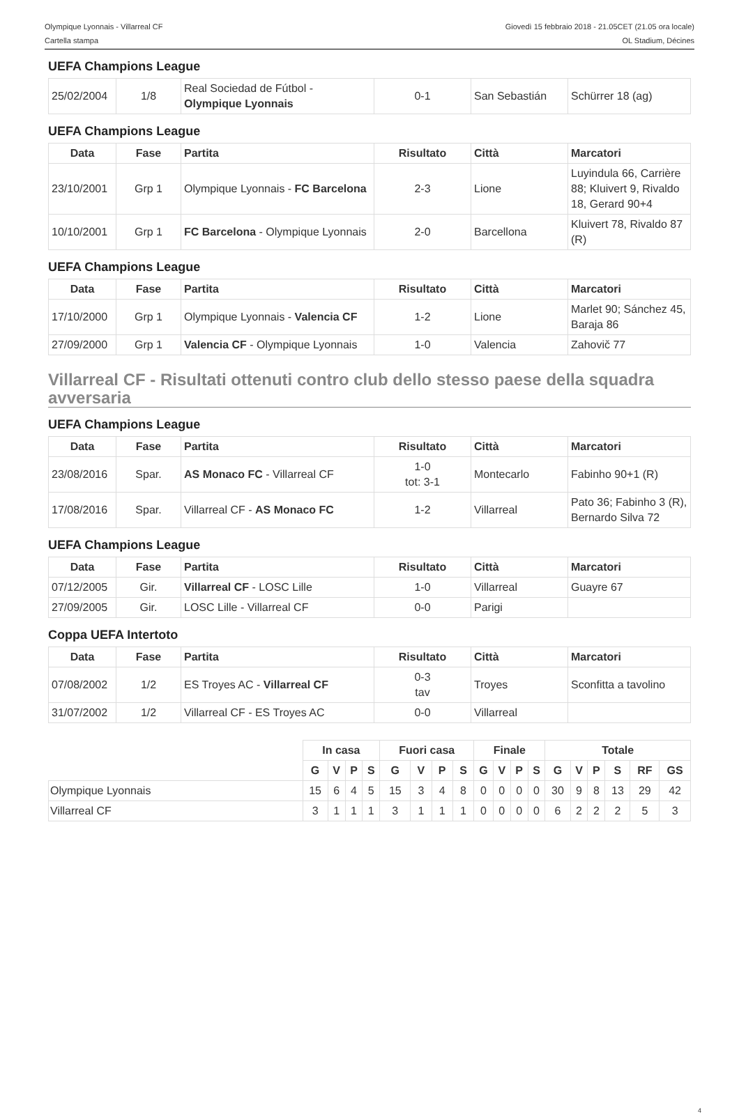Olympique Lyonnais - Villarreal CF
Cartella stampa
Giovedì 15 febbraio 2018 - 21.05CET (21.05 ora locale)
OL Stadium, Décines
UEFA Champions League
| 25/02/2004 | 1/8 | Real Sociedad de Fútbol - Olympique Lyonnais | 0-1 | San Sebastián | Schürrer 18 (ag) |
UEFA Champions League
| Data | Fase | Partita | Risultato | Città | Marcatori |
| --- | --- | --- | --- | --- | --- |
| 23/10/2001 | Grp 1 | Olympique Lyonnais - FC Barcelona | 2-3 | Lione | Luyindula 66, Carrière 88; Kluivert 9, Rivaldo 18, Gerard 90+4 |
| 10/10/2001 | Grp 1 | FC Barcelona - Olympique Lyonnais | 2-0 | Barcellona | Kluivert 78, Rivaldo 87 (R) |
UEFA Champions League
| Data | Fase | Partita | Risultato | Città | Marcatori |
| --- | --- | --- | --- | --- | --- |
| 17/10/2000 | Grp 1 | Olympique Lyonnais - Valencia CF | 1-2 | Lione | Marlet 90; Sánchez 45, Baraja 86 |
| 27/09/2000 | Grp 1 | Valencia CF - Olympique Lyonnais | 1-0 | Valencia | Zahovič 77 |
Villarreal CF - Risultati ottenuti contro club dello stesso paese della squadra avversaria
UEFA Champions League
| Data | Fase | Partita | Risultato | Città | Marcatori |
| --- | --- | --- | --- | --- | --- |
| 23/08/2016 | Spar. | AS Monaco FC - Villarreal CF | 1-0 tot: 3-1 | Montecarlo | Fabinho 90+1 (R) |
| 17/08/2016 | Spar. | Villarreal CF - AS Monaco FC | 1-2 | Villarreal | Pato 36; Fabinho 3 (R), Bernardo Silva 72 |
UEFA Champions League
| Data | Fase | Partita | Risultato | Città | Marcatori |
| --- | --- | --- | --- | --- | --- |
| 07/12/2005 | Gir. | Villarreal CF - LOSC Lille | 1-0 | Villarreal | Guayre 67 |
| 27/09/2005 | Gir. | LOSC Lille - Villarreal CF | 0-0 | Parigi | |
Coppa UEFA Intertoto
| Data | Fase | Partita | Risultato | Città | Marcatori |
| --- | --- | --- | --- | --- | --- |
| 07/08/2002 | 1/2 | ES Troyes AC - Villarreal CF | 0-3 tav | Troyes | Sconfitta a tavolino |
| 31/07/2002 | 1/2 | Villarreal CF - ES Troyes AC | 0-0 | Villarreal | |
| | In casa | | | | Fuori casa | | | | Finale | | | | Totale | | | | | |
| --- | --- | --- | --- | --- | --- | --- | --- | --- | --- | --- | --- | --- | --- | --- | --- | --- | --- | --- |
| | G | V | P | S | G | V | P | S | G | V | P | S | G | V | P | S | RF | GS |
| Olympique Lyonnais | 15 | 6 | 4 | 5 | 15 | 3 | 4 | 8 | 0 | 0 | 0 | 0 | 30 | 9 | 8 | 13 | 29 | 42 |
| Villarreal CF | 3 | 1 | 1 | 1 | 3 | 1 | 1 | 1 | 0 | 0 | 0 | 0 | 6 | 2 | 2 | 2 | 5 | 3 |
4